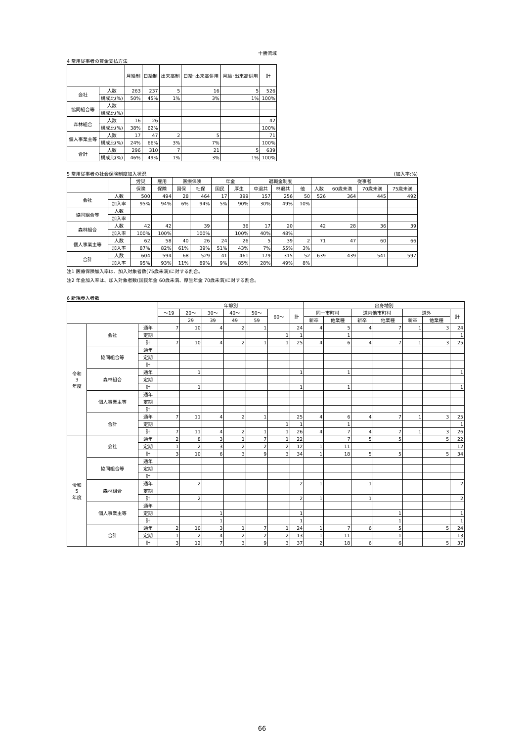十勝流域
4 常用従事者の賃金支払方法
| | | 月給制 | 日給制 | 出来高制 | 日給･出来高併用 | 月給･出来高併用 | 計 |
| --- | --- | --- | --- | --- | --- | --- | --- |
| 会社 | 人数 | 263 | 237 | 5 | 16 | 5 | 526 |
| | 構成比(%) | 50% | 45% | 1% | 3% | 1% | 100% |
| 協同組合等 | 人数 | | | | | | |
| | 構成比(%) | | | | | | |
| 森林組合 | 人数 | 16 | 26 | | | | 42 |
| | 構成比(%) | 38% | 62% | | | | 100% |
| 個人事業主等 | 人数 | 17 | 47 | 2 | 5 | | 71 |
| | 構成比(%) | 24% | 66% | 3% | 7% | | 100% |
| 合計 | 人数 | 296 | 310 | 7 | 21 | 5 | 639 |
| | 構成比(%) | 46% | 49% | 1% | 3% | 1% | 100% |
5 常用従事者の社会保険制度加入状況 (加入率:%)
| | | 労災 | 雇用 | 医療保険 | | 年金 | | 退職金制度 | | | 従事者 | | | |
| --- | --- | --- | --- | --- | --- | --- | --- | --- | --- | --- | --- | --- | --- | --- |
| | | 保険 | 保険 | 国保 | 社保 | 国民 | 厚生 | 中退共 | 林退共 | 他 | 人数 | 60歳未満 | 70歳未満 | 75歳未満 |
| 会社 | 人数 | 500 | 494 | 28 | 464 | 17 | 399 | 157 | 256 | 50 | 526 | 364 | 445 | 492 |
| | 加入率 | 95% | 94% | 6% | 94% | 5% | 90% | 30% | 49% | 10% | | | | |
| 協同組合等 | 人数 | | | | | | | | | | | | | |
| | 加入率 | | | | | | | | | | | | | |
| 森林組合 | 人数 | 42 | 42 | | 39 | | 36 | 17 | 20 | | 42 | 28 | 36 | 39 |
| | 加入率 | 100% | 100% | | 100% | | 100% | 40% | 48% | | | | | |
| 個人事業主等 | 人数 | 62 | 58 | 40 | 26 | 24 | 26 | 5 | 39 | 2 | 71 | 47 | 60 | 66 |
| | 加入率 | 87% | 82% | 61% | 39% | 51% | 43% | 7% | 55% | 3% | | | | |
| 合計 | 人数 | 604 | 594 | 68 | 529 | 41 | 461 | 179 | 315 | 52 | 639 | 439 | 541 | 597 |
| | 加入率 | 95% | 93% | 11% | 89% | 9% | 85% | 28% | 49% | 8% | | | | |
注1 医療保険加入率は、加入対象者数(75歳未満)に対する割合。
注2 年金加入率は、加入対象者数(国民年金 60歳未満、厚生年金 70歳未満)に対する割合。
6 新規参入者数
| | | | 年齢別 | | | | | | | 出身地別 | | | | | | |
| --- | --- | --- | --- | --- | --- | --- | --- | --- | --- | --- | --- | --- | --- | --- | --- | --- |
| | | | 〜19 | 20〜 | 30〜 | 40〜 | 50〜 | 60〜 | 計 | 同一市町村 | | 道内他市町村 | | 道外 | | 計 |
| | | | | 29 | 39 | 49 | 59 | | | 新卒 | 他業種 | 新卒 | 他業種 | 新卒 | 他業種 | |
| 令和 3 年度 | 会社 | 通年 | 7 | 10 | 4 | 2 | 1 | | 24 | 4 | 5 | 4 | 7 | 1 | 3 | 24 |
| | | 定期 | | | | | | 1 | 1 | | 1 | | | | | 1 |
| | | 計 | 7 | 10 | 4 | 2 | 1 | 1 | 25 | 4 | 6 | 4 | 7 | 1 | 3 | 25 |
| | 協同組合等 | 通年 | | | | | | | | | | | | | | |
| | | 定期 | | | | | | | | | | | | | | |
| | | 計 | | | | | | | | | | | | | | |
| | 森林組合 | 通年 | | 1 | | | | | 1 | | 1 | | | | | 1 |
| | | 定期 | | | | | | | | | | | | | | |
| | | 計 | | 1 | | | | | 1 | | 1 | | | | | 1 |
| | 個人事業主等 | 通年 | | | | | | | | | | | | | | |
| | | 定期 | | | | | | | | | | | | | | |
| | | 計 | | | | | | | | | | | | | | |
| | 合計 | 通年 | 7 | 11 | 4 | 2 | 1 | | 25 | 4 | 6 | 4 | 7 | 1 | 3 | 25 |
| | | 定期 | | | | | | 1 | 1 | | 1 | | | | | 1 |
| | | 計 | 7 | 11 | 4 | 2 | 1 | 1 | 26 | 4 | 7 | 4 | 7 | 1 | 3 | 26 |
| 令和 5 年度 | 会社 | 通年 | 2 | 8 | 3 | 1 | 7 | 1 | 22 | | 7 | 5 | 5 | | 5 | 22 |
| | | 定期 | 1 | 2 | 3 | 2 | 2 | 2 | 12 | 1 | 11 | | | | | 12 |
| | | 計 | 3 | 10 | 6 | 3 | 9 | 3 | 34 | 1 | 18 | 5 | 5 | | 5 | 34 |
| | 協同組合等 | 通年 | | | | | | | | | | | | | | |
| | | 定期 | | | | | | | | | | | | | | |
| | | 計 | | | | | | | | | | | | | | |
| | 森林組合 | 通年 | | 2 | | | | | 2 | 1 | | 1 | | | | 2 |
| | | 定期 | | | | | | | | | | | | | | |
| | | 計 | | 2 | | | | | 2 | 1 | | 1 | | | | 2 |
| | 個人事業主等 | 通年 | | | | | | | | | | | | | | |
| | | 定期 | | | 1 | | | | 1 | | | | 1 | | | 1 |
| | | 計 | | | 1 | | | | 1 | | | | 1 | | | 1 |
| | 合計 | 通年 | 2 | 10 | 3 | 1 | 7 | 1 | 24 | 1 | 7 | 6 | 5 | | 5 | 24 |
| | | 定期 | 1 | 2 | 4 | 2 | 2 | 2 | 13 | 1 | 11 | | 1 | | | 13 |
| | | 計 | 3 | 12 | 7 | 3 | 9 | 3 | 37 | 2 | 18 | 6 | 6 | | 5 | 37 |
66